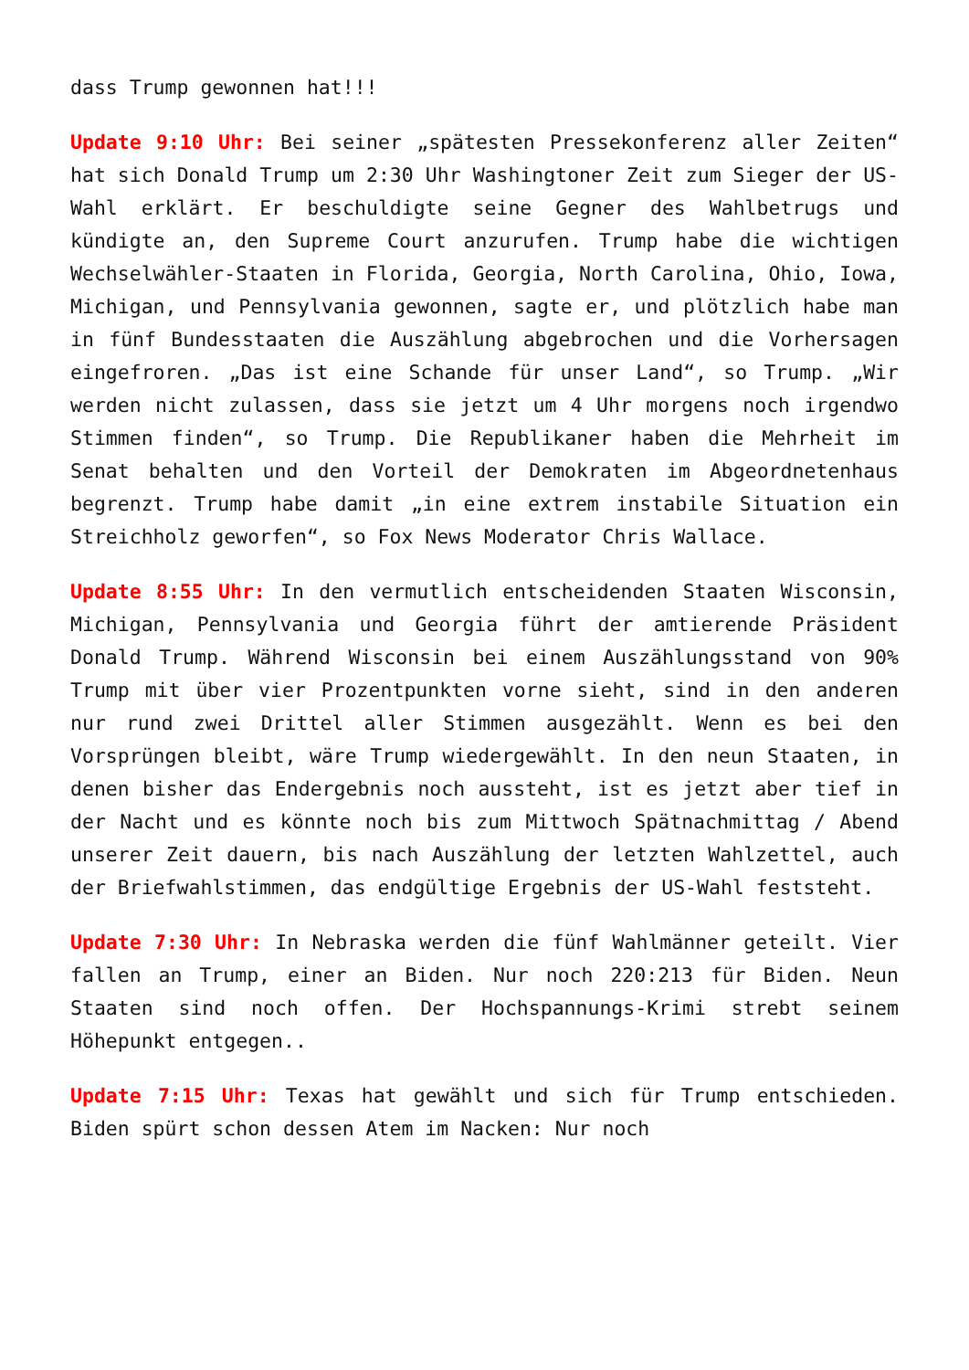dass Trump gewonnen hat!!!
Update 9:10 Uhr: Bei seiner „spätesten Pressekonferenz aller Zeiten“ hat sich Donald Trump um 2:30 Uhr Washingtoner Zeit zum Sieger der US-Wahl erklärt. Er beschuldigte seine Gegner des Wahlbetrugs und kündigte an, den Supreme Court anzurufen. Trump habe die wichtigen Wechselwähler-Staaten in Florida, Georgia, North Carolina, Ohio, Iowa, Michigan, und Pennsylvania gewonnen, sagte er, und plötzlich habe man in fünf Bundesstaaten die Auszählung abgebrochen und die Vorhersagen eingefroren. „Das ist eine Schande für unser Land“, so Trump. „Wir werden nicht zulassen, dass sie jetzt um 4 Uhr morgens noch irgendwo Stimmen finden“, so Trump. Die Republikaner haben die Mehrheit im Senat behalten und den Vorteil der Demokraten im Abgeordnetenhaus begrenzt. Trump habe damit „in eine extrem instabile Situation ein Streichholz geworfen“, so Fox News Moderator Chris Wallace.
Update 8:55 Uhr: In den vermutlich entscheidenden Staaten Wisconsin, Michigan, Pennsylvania und Georgia führt der amtierende Präsident Donald Trump. Während Wisconsin bei einem Auszählungsstand von 90% Trump mit über vier Prozentpunkten vorne sieht, sind in den anderen nur rund zwei Drittel aller Stimmen ausgezählt. Wenn es bei den Vorsprüngen bleibt, wäre Trump wiedergewählt. In den neun Staaten, in denen bisher das Endergebnis noch aussteht, ist es jetzt aber tief in der Nacht und es könnte noch bis zum Mittwoch Spätnachmittag / Abend unserer Zeit dauern, bis nach Auszählung der letzten Wahlzettel, auch der Briefwahlstimmen, das endgültige Ergebnis der US-Wahl feststeht.
Update 7:30 Uhr: In Nebraska werden die fünf Wahlmänner geteilt. Vier fallen an Trump, einer an Biden. Nur noch 220:213 für Biden. Neun Staaten sind noch offen. Der Hochspannungs-Krimi strebt seinem Höhepunkt entgegen..
Update 7:15 Uhr: Texas hat gewählt und sich für Trump entschieden. Biden spürt schon dessen Atem im Nacken: Nur noch